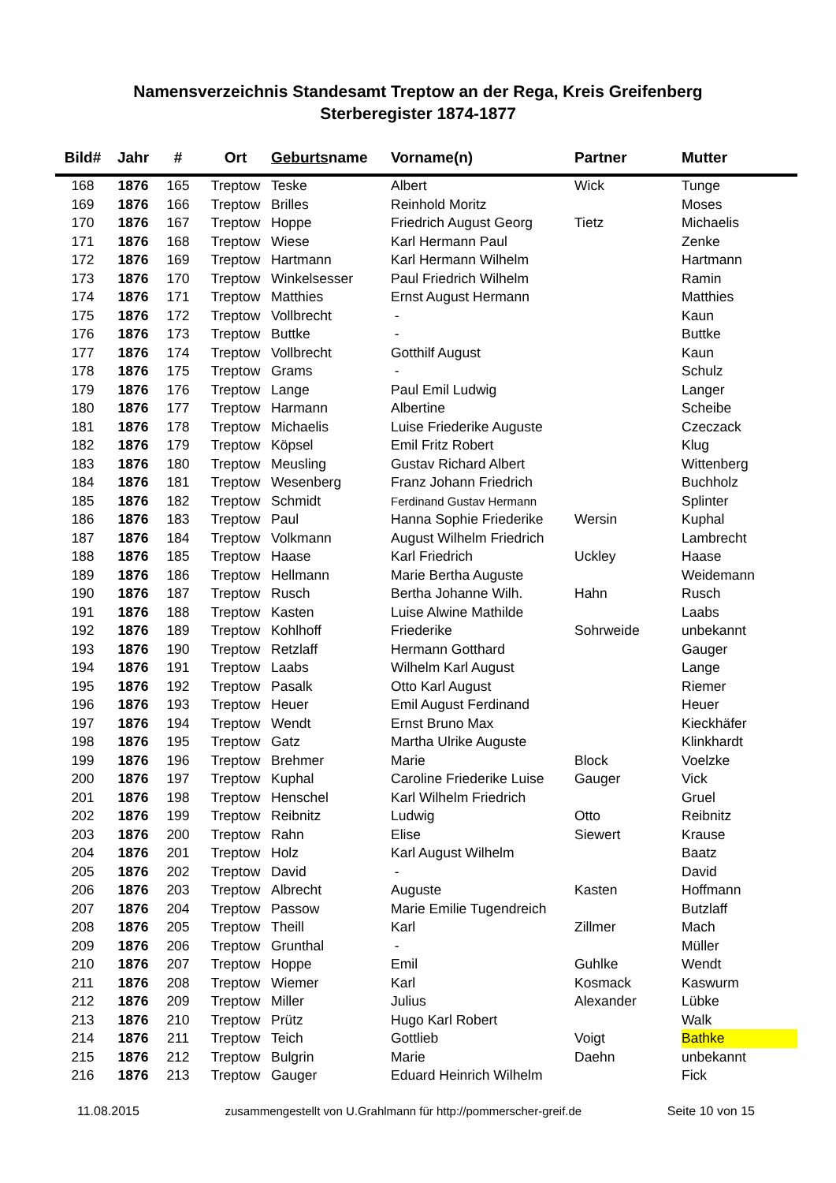Namensverzeichnis Standesamt Treptow an der Rega, Kreis Greifenberg
Sterberegister 1874-1877
| Bild# | Jahr | # | Ort | Geburts name | Vorname(n) | Partner | Mutter |
| --- | --- | --- | --- | --- | --- | --- | --- |
| 168 | 1876 | 165 | Treptow | Teske | Albert | Wick | Tunge |
| 169 | 1876 | 166 | Treptow | Brilles | Reinhold Moritz | | Moses |
| 170 | 1876 | 167 | Treptow | Hoppe | Friedrich August Georg | Tietz | Michaelis |
| 171 | 1876 | 168 | Treptow | Wiese | Karl Hermann Paul | | Zenke |
| 172 | 1876 | 169 | Treptow | Hartmann | Karl Hermann Wilhelm | | Hartmann |
| 173 | 1876 | 170 | Treptow | Winkelsesser | Paul Friedrich Wilhelm | | Ramin |
| 174 | 1876 | 171 | Treptow | Matthies | Ernst August Hermann | | Matthies |
| 175 | 1876 | 172 | Treptow | Vollbrecht | - | | Kaun |
| 176 | 1876 | 173 | Treptow | Buttke | - | | Buttke |
| 177 | 1876 | 174 | Treptow | Vollbrecht | Gotthilf August | | Kaun |
| 178 | 1876 | 175 | Treptow | Grams | - | | Schulz |
| 179 | 1876 | 176 | Treptow | Lange | Paul Emil Ludwig | | Langer |
| 180 | 1876 | 177 | Treptow | Harmann | Albertine | | Scheibe |
| 181 | 1876 | 178 | Treptow | Michaelis | Luise Friederike Auguste | | Czeczack |
| 182 | 1876 | 179 | Treptow | Köpsel | Emil Fritz Robert | | Klug |
| 183 | 1876 | 180 | Treptow | Meusling | Gustav Richard Albert | | Wittenberg |
| 184 | 1876 | 181 | Treptow | Wesenberg | Franz Johann Friedrich | | Buchholz |
| 185 | 1876 | 182 | Treptow | Schmidt | Ferdinand Gustav Hermann | | Splinter |
| 186 | 1876 | 183 | Treptow | Paul | Hanna Sophie Friederike | Wersin | Kuphal |
| 187 | 1876 | 184 | Treptow | Volkmann | August Wilhelm Friedrich | | Lambrecht |
| 188 | 1876 | 185 | Treptow | Haase | Karl Friedrich | Uckley | Haase |
| 189 | 1876 | 186 | Treptow | Hellmann | Marie Bertha Auguste | | Weidemann |
| 190 | 1876 | 187 | Treptow | Rusch | Bertha Johanne Wilh. | Hahn | Rusch |
| 191 | 1876 | 188 | Treptow | Kasten | Luise Alwine Mathilde | | Laabs |
| 192 | 1876 | 189 | Treptow | Kohlhoff | Friederike | Sohrweide | unbekannt |
| 193 | 1876 | 190 | Treptow | Retzlaff | Hermann Gotthard | | Gauger |
| 194 | 1876 | 191 | Treptow | Laabs | Wilhelm Karl August | | Lange |
| 195 | 1876 | 192 | Treptow | Pasalk | Otto Karl August | | Riemer |
| 196 | 1876 | 193 | Treptow | Heuer | Emil August Ferdinand | | Heuer |
| 197 | 1876 | 194 | Treptow | Wendt | Ernst Bruno Max | | Kieckhäfer |
| 198 | 1876 | 195 | Treptow | Gatz | Martha Ulrike Auguste | | Klinkhardt |
| 199 | 1876 | 196 | Treptow | Brehmer | Marie | Block | Voelzke |
| 200 | 1876 | 197 | Treptow | Kuphal | Caroline Friederike Luise | Gauger | Vick |
| 201 | 1876 | 198 | Treptow | Henschel | Karl Wilhelm Friedrich | | Gruel |
| 202 | 1876 | 199 | Treptow | Reibnitz | Ludwig | Otto | Reibnitz |
| 203 | 1876 | 200 | Treptow | Rahn | Elise | Siewert | Krause |
| 204 | 1876 | 201 | Treptow | Holz | Karl August Wilhelm | | Baatz |
| 205 | 1876 | 202 | Treptow | David | - | | David |
| 206 | 1876 | 203 | Treptow | Albrecht | Auguste | Kasten | Hoffmann |
| 207 | 1876 | 204 | Treptow | Passow | Marie Emilie Tugendreich | | Butzlaff |
| 208 | 1876 | 205 | Treptow | Theill | Karl | Zillmer | Mach |
| 209 | 1876 | 206 | Treptow | Grunthal | - | | Müller |
| 210 | 1876 | 207 | Treptow | Hoppe | Emil | Guhlke | Wendt |
| 211 | 1876 | 208 | Treptow | Wiemer | Karl | Kosmack | Kaswurm |
| 212 | 1876 | 209 | Treptow | Miller | Julius | Alexander | Lübke |
| 213 | 1876 | 210 | Treptow | Prütz | Hugo Karl Robert | | Walk |
| 214 | 1876 | 211 | Treptow | Teich | Gottlieb | Voigt | Bathke |
| 215 | 1876 | 212 | Treptow | Bulgrin | Marie | Daehn | unbekannt |
| 216 | 1876 | 213 | Treptow | Gauger | Eduard Heinrich Wilhelm | | Fick |
11.08.2015 zusammengestellt von U.Grahlmann für http://pommerscher-greif.de Seite 10 von 15